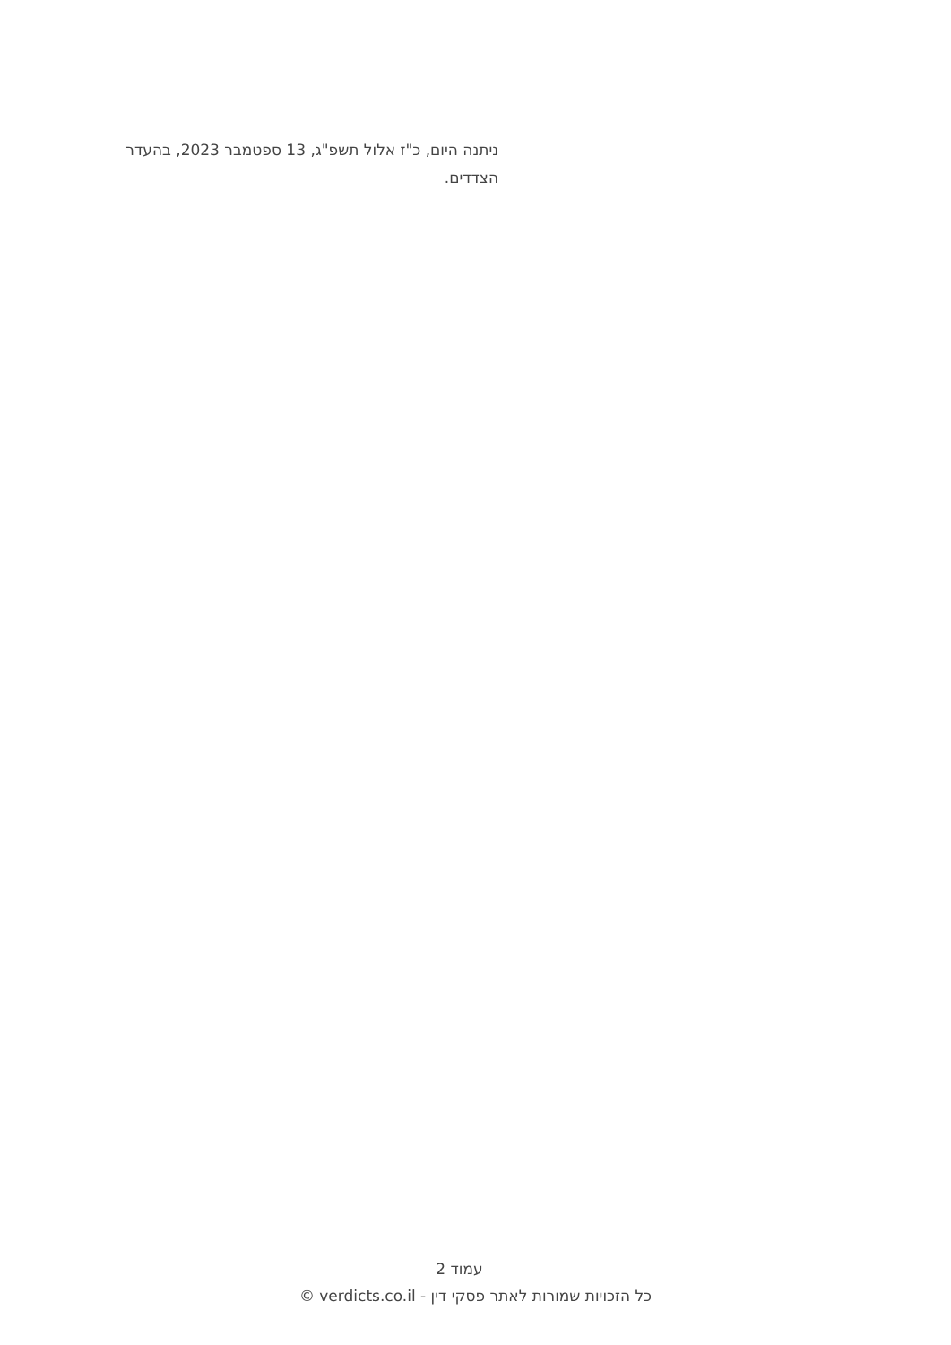ניתנה היום, כ"ז אלול תשפ"ג, 13 ספטמבר 2023, בהעדר הצדדים.
עמוד 2
כל הזכויות שמורות לאתר פסקי דין - verdicts.co.il ©